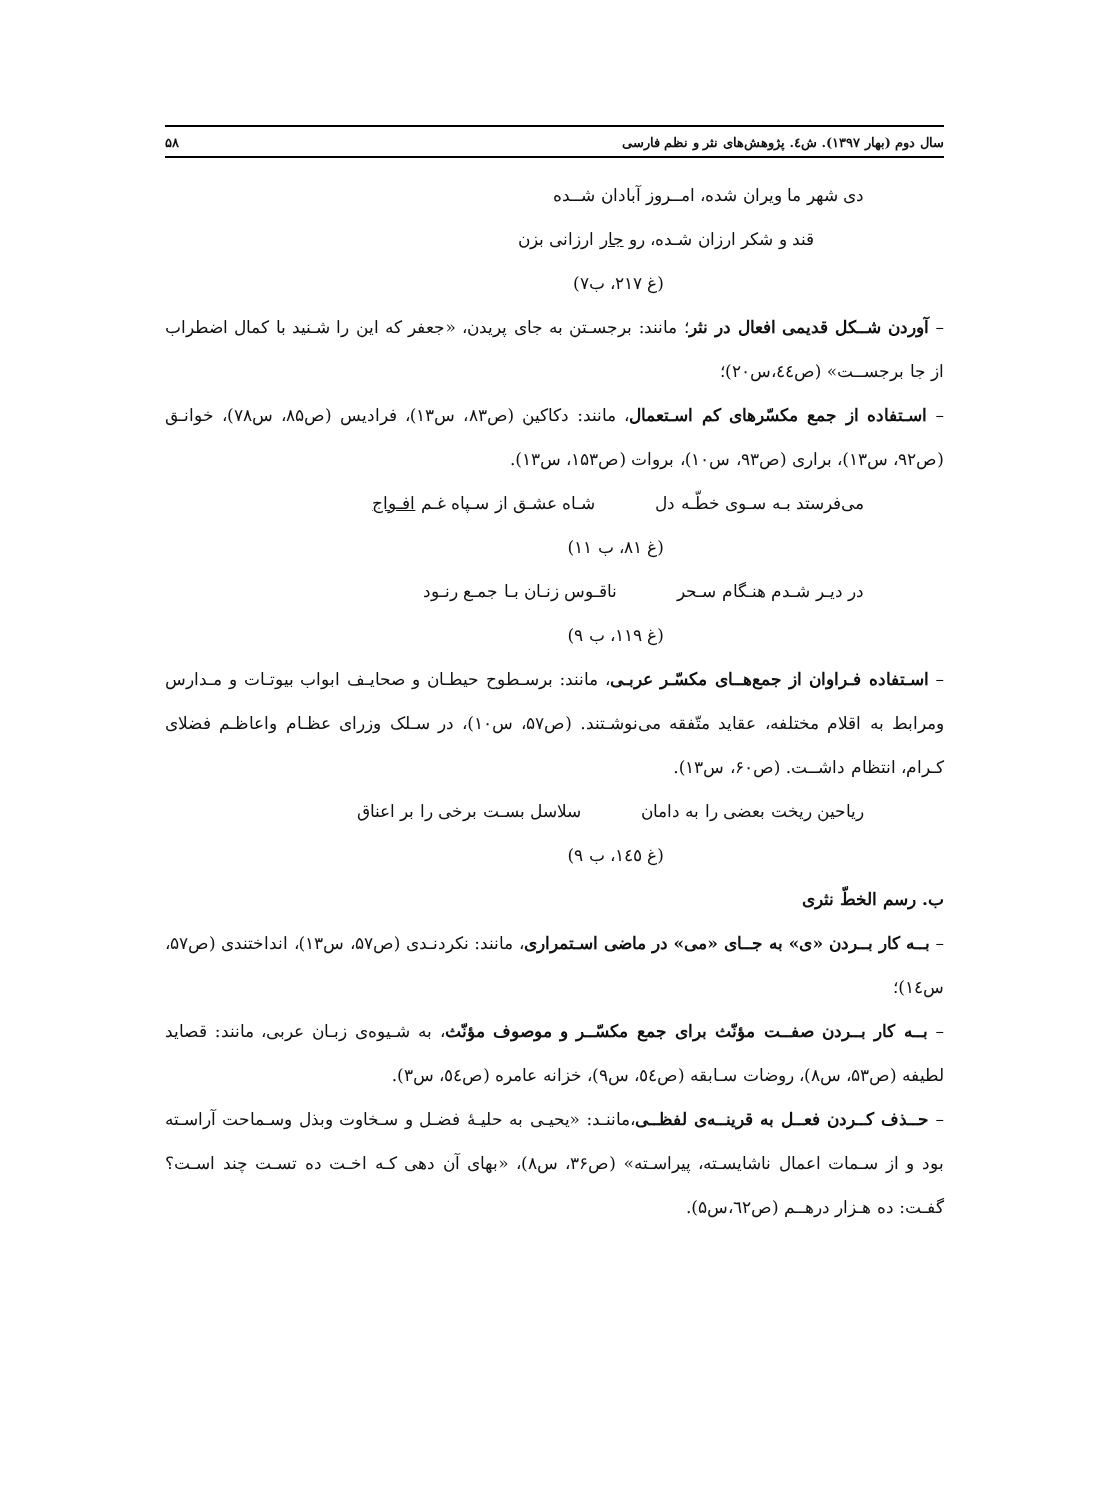سال دوم (بهار ۱۳۹۷). ش٤. پژوهش‌های نثر و نظم فارسی ۵۸
دی شهر ما ویران شده، امــروز آبادان شــده
قند و شکر ارزان شـده، رو جار ارزانی بزن
(غ ۲۱۷، ب۷)
– آوردن شــکل قدیمی افعال در نثر؛ مانند: برجسـتن به جای پریدن، «جعفر که این را شـنید با کمال اضطراب از جا برجســت» (ص٤٤،س۲۰)؛
– اسـتفاده از جمع مکسّرهای کم اسـتعمال، مانند: دکاکین (ص۸۳، س۱۳)، فرادیس (ص۸۵، س۷۸)، خوانـق (ص۹۲، س۱۳)، براری (ص۹۳، س۱۰)، بروات (ص۱۵۳، س۱۳).
می‌فرستد بـه سـوی خطّـه دل شـاه عشـق از سـپاه غـم افـواج
(غ ۸۱، ب ۱۱)
در دیـر شـدم هنـگام سـحر ناقـوس زنـان بـا جمـع رنـود
(غ ۱۱۹، ب ۹)
– اسـتفاده فـراوان از جمع‌هــای مکسّـر عربـی، مانند: برسـطوح حیطـان و صحایـف ابواب بیوتـات و مـدارس ومرابط به اقلام مختلفه، عقاید متّفقه می‌نوشـتند. (ص۵۷، س۱۰)، در سـلک وزرای عظـام واعاظـم فضلای کـرام، انتظام داشــت. (ص۶۰، س۱۳).
ریاحین ریخت بعضی را به دامان سلاسل بسـت برخی را بر اعناق
(غ ١٤٥، ب ۹)
ب. رسم الخطّ نثری
– بــه کار بــردن «ی» به جــای «می» در ماضی اسـتمراری، مانند: نکردنـدی (ص۵۷، س۱۳)، انداختندی (ص۵۷، س١٤)؛
– بــه کار بــردن صفــت مؤنّث برای جمع مکسّــر و موصوف مؤنّث، به شـیوه‌ی زبـان عربی، مانند: قصاید لطیفه (ص۵۳، س۸)، روضات سـابقه (ص٥٤، س۹)، خزانه عامره (ص٥٤، س۳).
– حــذف کــردن فعــل به قرینــه‌ی لفظــی،ماننـد: «یحیـی به حلیـهٔ فضـل و سـخاوت وبذل وسـماحت آراسـته بود و از سـمات اعمال ناشایسـته، پیراسـته» (ص۳۶، س۸)، «بهای آن دهی کـه اخـت ده تسـت چند اسـت؟ گفـت: ده هـزار درهــم (ص٦٢،س۵).